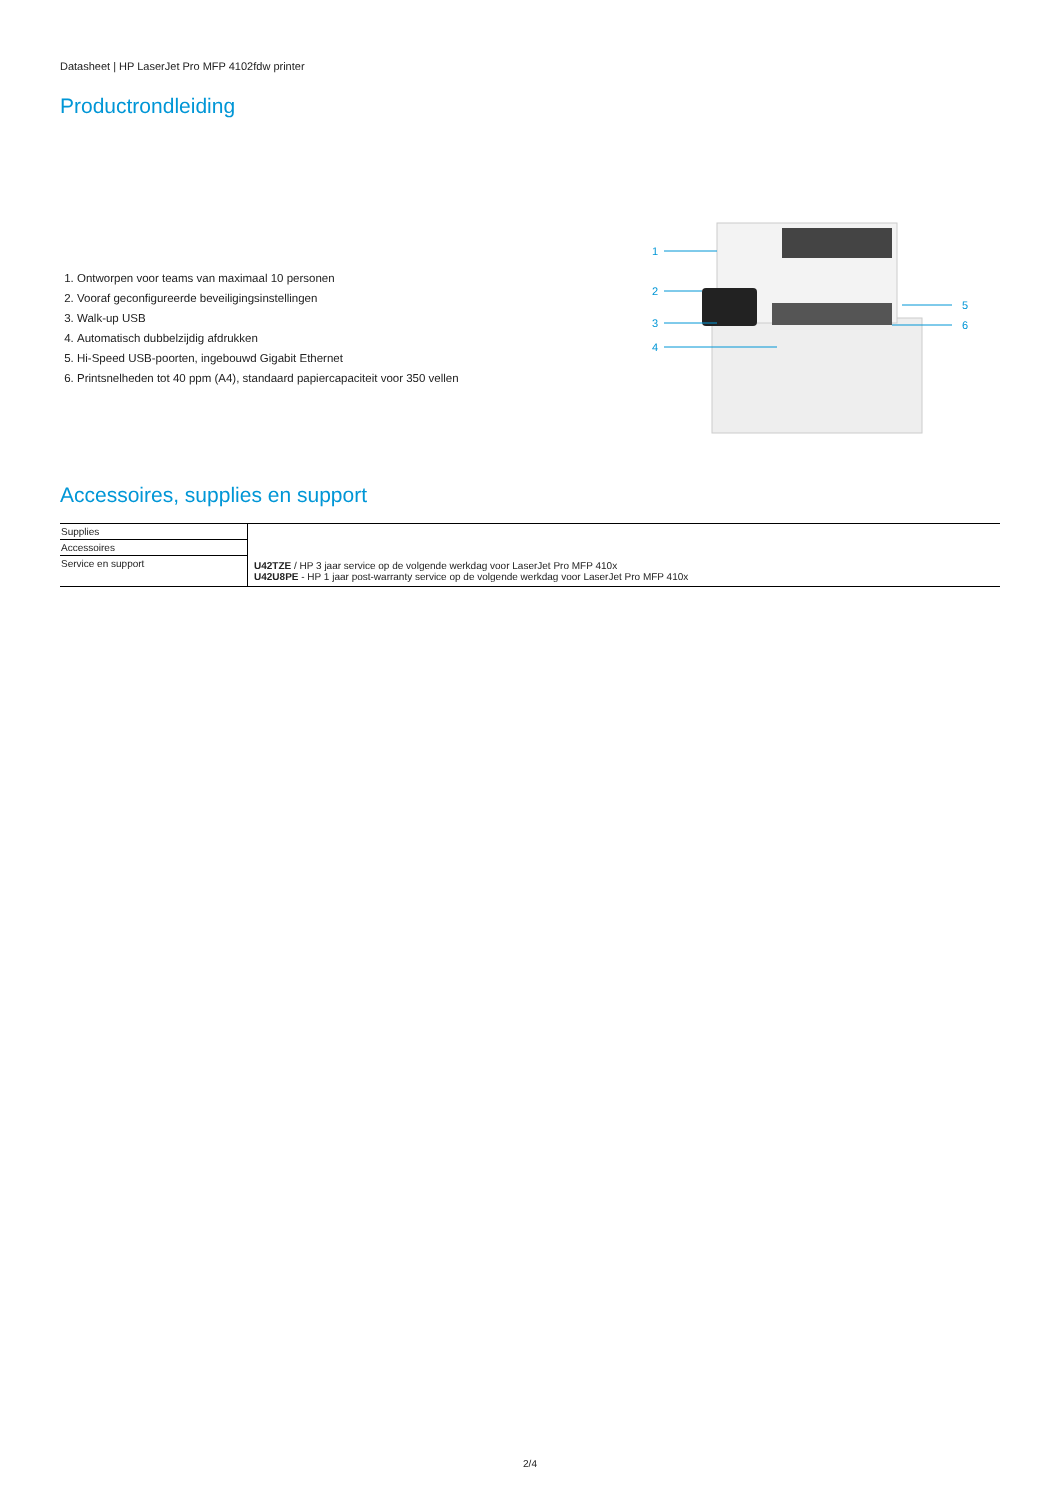Datasheet | HP LaserJet Pro MFP 4102fdw printer
Productrondleiding
1. Ontworpen voor teams van maximaal 10 personen
2. Vooraf geconfigureerde beveiligingsinstellingen
3. Walk-up USB
4. Automatisch dubbelzijdig afdrukken
5. Hi-Speed USB-poorten, ingebouwd Gigabit Ethernet
6. Printsnelheden tot 40 ppm (A4), standaard papiercapaciteit voor 350 vellen
1
2
3
4
5
6
Accessoires, supplies en support
| Supplies | U42TZE / HP 3 jaar service op de volgende werkdag voor LaserJet Pro MFP 410x U42U8PE - HP 1 jaar post-warranty service op de volgende werkdag voor LaserJet Pro MFP 410x |
| Accessoires | |
| Service en support | |
2/4